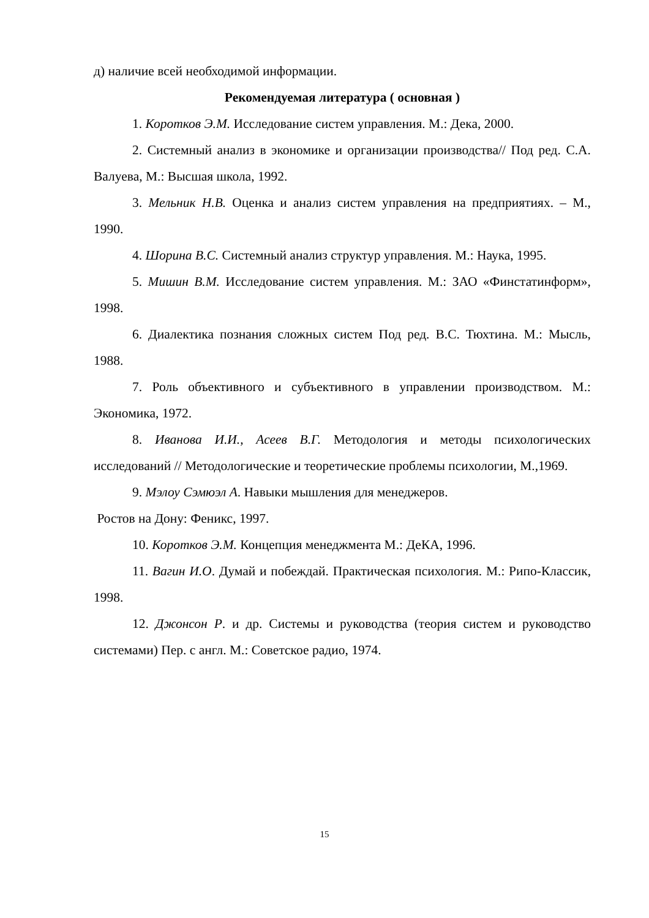д) наличие всей необходимой информации.
Рекомендуемая литература ( основная )
1. Коротков Э.М. Исследование систем управления. М.: Дека, 2000.
2. Системный анализ в экономике и организации производства// Под ред. С.А. Валуева, М.: Высшая школа, 1992.
3. Мельник Н.В. Оценка и анализ систем управления на предприятиях. – М., 1990.
4. Шорина В.С. Системный анализ структур управления. М.: Наука, 1995.
5. Мишин В.М. Исследование систем управления. М.: ЗАО «Финстатинформ», 1998.
6. Диалектика познания сложных систем Под ред. В.С. Тюхтина. М.: Мысль, 1988.
7. Роль объективного и субъективного в управлении производством. М.: Экономика, 1972.
8. Иванова И.И., Асеев В.Г. Методология и методы психологических исследований // Методологические и теоретические проблемы психологии, М.,1969.
9. Мэлоу Сэмюэл А. Навыки мышления для менеджеров.
Ростов на Дону: Феникс, 1997.
10. Коротков Э.М. Концепция менеджмента М.: ДеКА, 1996.
11. Вагин И.О. Думай и побеждай. Практическая психология. М.: Рипо-Классик, 1998.
12. Джонсон Р. и др. Системы и руководства (теория систем и руководство системами) Пер. с англ. М.: Советское радио, 1974.
15